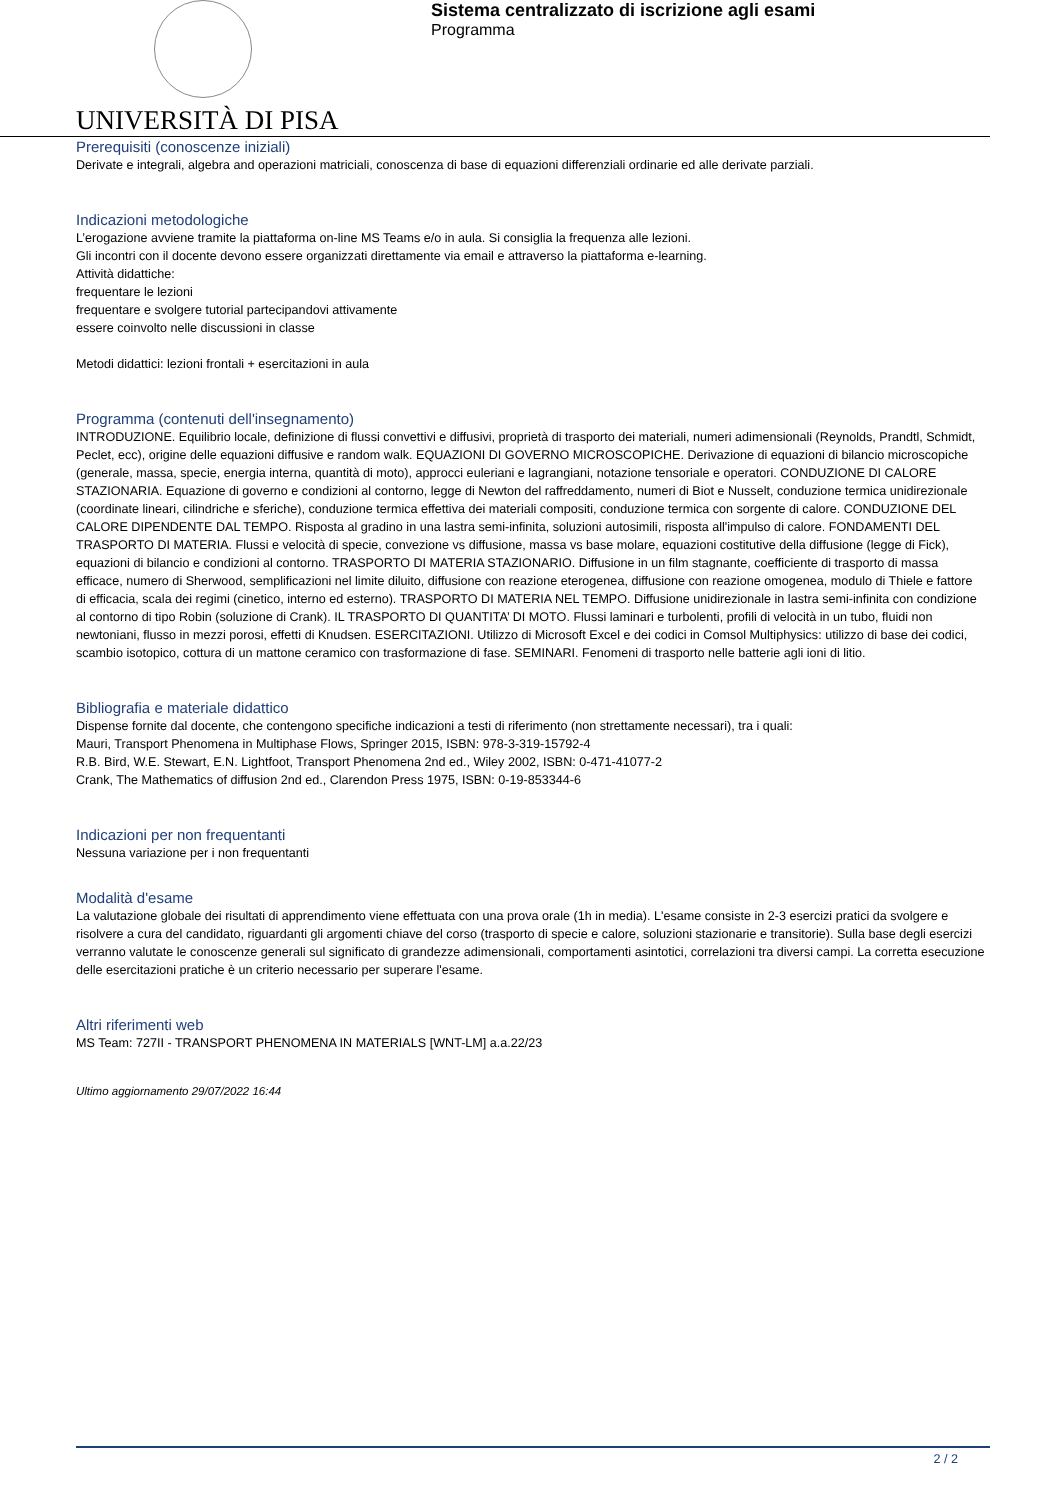UNIVERSITÀ DI PISA
Sistema centralizzato di iscrizione agli esami
Programma
Prerequisiti (conoscenze iniziali)
Derivate e integrali, algebra and operazioni matriciali, conoscenza di base di equazioni differenziali ordinarie ed alle derivate parziali.
Indicazioni metodologiche
L’erogazione avviene tramite la piattaforma on-line MS Teams e/o in aula. Si consiglia la frequenza alle lezioni.
Gli incontri con il docente devono essere organizzati direttamente via email e attraverso la piattaforma e-learning.
Attività didattiche:
frequentare le lezioni
frequentare e svolgere tutorial partecipandovi attivamente
essere coinvolto nelle discussioni in classe
Metodi didattici: lezioni frontali + esercitazioni in aula
Programma (contenuti dell'insegnamento)
INTRODUZIONE. Equilibrio locale, definizione di flussi convettivi e diffusivi, proprietà di trasporto dei materiali, numeri adimensionali (Reynolds, Prandtl, Schmidt, Peclet, ecc), origine delle equazioni diffusive e random walk. EQUAZIONI DI GOVERNO MICROSCOPICHE. Derivazione di equazioni di bilancio microscopiche (generale, massa, specie, energia interna, quantità di moto), approcci euleriani e lagrangiani, notazione tensoriale e operatori. CONDUZIONE DI CALORE STAZIONARIA. Equazione di governo e condizioni al contorno, legge di Newton del raffreddamento, numeri di Biot e Nusselt, conduzione termica unidirezionale (coordinate lineari, cilindriche e sferiche), conduzione termica effettiva dei materiali compositi, conduzione termica con sorgente di calore. CONDUZIONE DEL CALORE DIPENDENTE DAL TEMPO. Risposta al gradino in una lastra semi-infinita, soluzioni autosimili, risposta all'impulso di calore. FONDAMENTI DEL TRASPORTO DI MATERIA. Flussi e velocità di specie, convezione vs diffusione, massa vs base molare, equazioni costitutive della diffusione (legge di Fick), equazioni di bilancio e condizioni al contorno. TRASPORTO DI MATERIA STAZIONARIO. Diffusione in un film stagnante, coefficiente di trasporto di massa efficace, numero di Sherwood, semplificazioni nel limite diluito, diffusione con reazione eterogenea, diffusione con reazione omogenea, modulo di Thiele e fattore di efficacia, scala dei regimi (cinetico, interno ed esterno). TRASPORTO DI MATERIA NEL TEMPO. Diffusione unidirezionale in lastra semi-infinita con condizione al contorno di tipo Robin (soluzione di Crank). IL TRASPORTO DI QUANTITA’ DI MOTO. Flussi laminari e turbolenti, profili di velocità in un tubo, fluidi non newtoniani, flusso in mezzi porosi, effetti di Knudsen. ESERCITAZIONI. Utilizzo di Microsoft Excel e dei codici in Comsol Multiphysics: utilizzo di base dei codici, scambio isotopico, cottura di un mattone ceramico con trasformazione di fase. SEMINARI. Fenomeni di trasporto nelle batterie agli ioni di litio.
Bibliografia e materiale didattico
Dispense fornite dal docente, che contengono specifiche indicazioni a testi di riferimento (non strettamente necessari), tra i quali:
Mauri, Transport Phenomena in Multiphase Flows, Springer 2015, ISBN: 978-3-319-15792-4
R.B. Bird, W.E. Stewart, E.N. Lightfoot, Transport Phenomena 2nd ed., Wiley 2002, ISBN: 0-471-41077-2
Crank, The Mathematics of diffusion 2nd ed., Clarendon Press 1975, ISBN: 0-19-853344-6
Indicazioni per non frequentanti
Nessuna variazione per i non frequentanti
Modalità d'esame
La valutazione globale dei risultati di apprendimento viene effettuata con una prova orale (1h in media). L'esame consiste in 2-3 esercizi pratici da svolgere e risolvere a cura del candidato, riguardanti gli argomenti chiave del corso (trasporto di specie e calore, soluzioni stazionarie e transitorie). Sulla base degli esercizi verranno valutate le conoscenze generali sul significato di grandezze adimensionali, comportamenti asintotici, correlazioni tra diversi campi. La corretta esecuzione delle esercitazioni pratiche è un criterio necessario per superare l'esame.
Altri riferimenti web
MS Team: 727II - TRANSPORT PHENOMENA IN MATERIALS [WNT-LM] a.a.22/23
Ultimo aggiornamento 29/07/2022 16:44
2 / 2